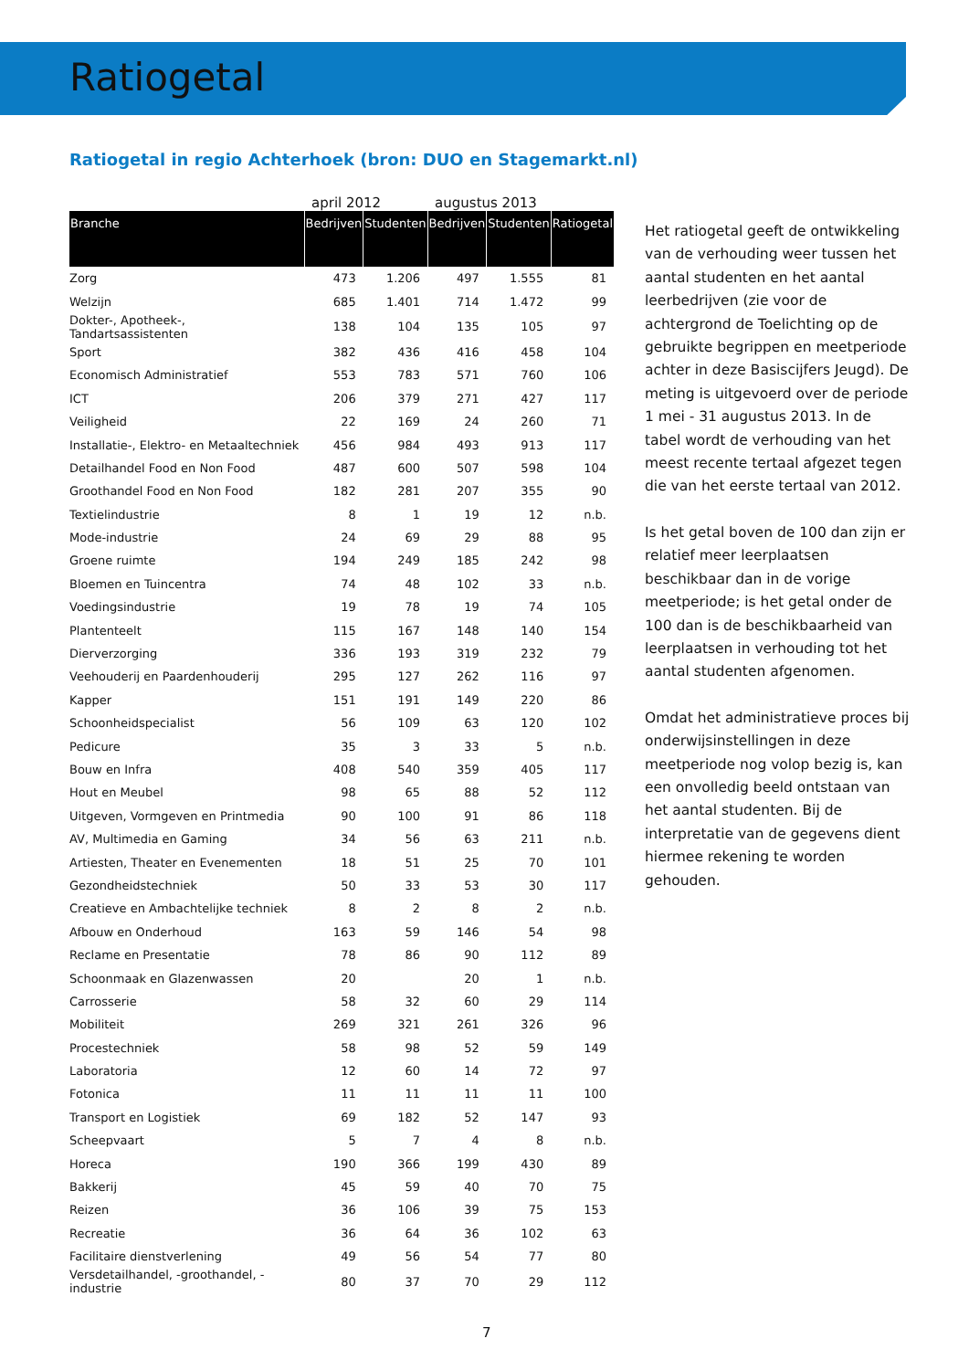Ratiogetal
Ratiogetal in regio Achterhoek (bron: DUO en Stagemarkt.nl)
| | april 2012 | | augustus 2013 | | |
| --- | --- | --- | --- | --- | --- |
| Branche | Bedrijven | Studenten | Bedrijven | Studenten | Ratiogetal |
| Zorg | 473 | 1.206 | 497 | 1.555 | 81 |
| Welzijn | 685 | 1.401 | 714 | 1.472 | 99 |
| Dokter-, Apotheek-, Tandartsassistenten | 138 | 104 | 135 | 105 | 97 |
| Sport | 382 | 436 | 416 | 458 | 104 |
| Economisch Administratief | 553 | 783 | 571 | 760 | 106 |
| ICT | 206 | 379 | 271 | 427 | 117 |
| Veiligheid | 22 | 169 | 24 | 260 | 71 |
| Installatie-, Elektro- en Metaaltechniek | 456 | 984 | 493 | 913 | 117 |
| Detailhandel Food en Non Food | 487 | 600 | 507 | 598 | 104 |
| Groothandel Food en Non Food | 182 | 281 | 207 | 355 | 90 |
| Textielindustrie | 8 | 1 | 19 | 12 | n.b. |
| Mode-industrie | 24 | 69 | 29 | 88 | 95 |
| Groene ruimte | 194 | 249 | 185 | 242 | 98 |
| Bloemen en Tuincentra | 74 | 48 | 102 | 33 | n.b. |
| Voedingsindustrie | 19 | 78 | 19 | 74 | 105 |
| Plantenteelt | 115 | 167 | 148 | 140 | 154 |
| Dierverzorging | 336 | 193 | 319 | 232 | 79 |
| Veehouderij en Paardenhouderij | 295 | 127 | 262 | 116 | 97 |
| Kapper | 151 | 191 | 149 | 220 | 86 |
| Schoonheidspecialist | 56 | 109 | 63 | 120 | 102 |
| Pedicure | 35 | 3 | 33 | 5 | n.b. |
| Bouw en Infra | 408 | 540 | 359 | 405 | 117 |
| Hout en Meubel | 98 | 65 | 88 | 52 | 112 |
| Uitgeven, Vormgeven en Printmedia | 90 | 100 | 91 | 86 | 118 |
| AV, Multimedia en Gaming | 34 | 56 | 63 | 211 | n.b. |
| Artiesten, Theater en Evenementen | 18 | 51 | 25 | 70 | 101 |
| Gezondheidstechniek | 50 | 33 | 53 | 30 | 117 |
| Creatieve en Ambachtelijke techniek | 8 | 2 | 8 | 2 | n.b. |
| Afbouw en Onderhoud | 163 | 59 | 146 | 54 | 98 |
| Reclame en Presentatie | 78 | 86 | 90 | 112 | 89 |
| Schoonmaak en Glazenwassen | 20 | | 20 | 1 | n.b. |
| Carrosserie | 58 | 32 | 60 | 29 | 114 |
| Mobiliteit | 269 | 321 | 261 | 326 | 96 |
| Procestechniek | 58 | 98 | 52 | 59 | 149 |
| Laboratoria | 12 | 60 | 14 | 72 | 97 |
| Fotonica | 11 | 11 | 11 | 11 | 100 |
| Transport en Logistiek | 69 | 182 | 52 | 147 | 93 |
| Scheepvaart | 5 | 7 | 4 | 8 | n.b. |
| Horeca | 190 | 366 | 199 | 430 | 89 |
| Bakkerij | 45 | 59 | 40 | 70 | 75 |
| Reizen | 36 | 106 | 39 | 75 | 153 |
| Recreatie | 36 | 64 | 36 | 102 | 63 |
| Facilitaire dienstverlening | 49 | 56 | 54 | 77 | 80 |
| Versdetailhandel, -groothandel, -industrie | 80 | 37 | 70 | 29 | 112 |
Het ratiogetal geeft de ontwikkeling van de verhouding weer tussen het aantal studenten en het aantal leerbedrijven (zie voor de achtergrond de Toelichting op de gebruikte begrippen en meetperiode achter in deze Basiscijfers Jeugd). De meting is uitgevoerd over de periode 1 mei - 31 augustus 2013. In de tabel wordt de verhouding van het meest recente tertaal afgezet tegen die van het eerste tertaal van 2012.
Is het getal boven de 100 dan zijn er relatief meer leerplaatsen beschikbaar dan in de vorige meetperiode; is het getal onder de 100 dan is de beschikbaarheid van leerplaatsen in verhouding tot het aantal studenten afgenomen.
Omdat het administratieve proces bij onderwijsinstellingen in deze meetperiode nog volop bezig is, kan een onvolledig beeld ontstaan van het aantal studenten. Bij de interpretatie van de gegevens dient hiermee rekening te worden gehouden.
7